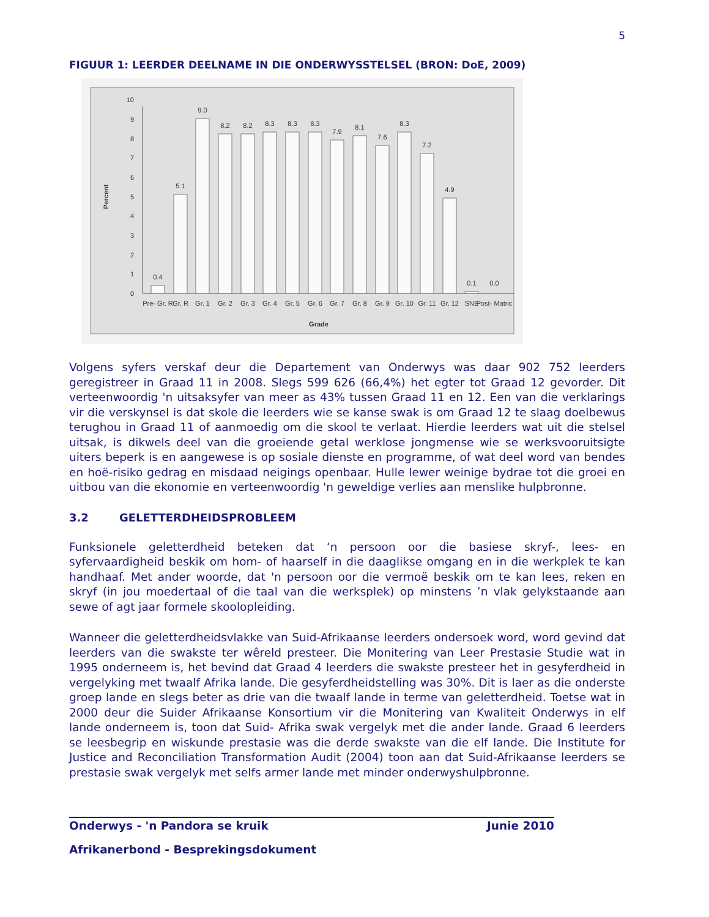5
FIGUUR 1: LEERDER DEELNAME IN DIE ONDERWYSSTELSEL (BRON: DoE, 2009)
Percent
0
1
2
3
4
5
6
7
8
9
10
0.4
5.1
9.0
8.2
8.2
8.3
8.3
8.3
7.9
8.1
7.6
8.3
7.2
4.9
0.1
0.0
Pre- Gr. R
Gr. R
Gr. 1
Gr. 2
Gr. 3
Gr. 4
Gr. 5
Gr. 6
Gr. 7
Gr. 8
Gr. 9
Gr. 10
Gr. 11
Gr. 12
SNE
Post- Matric
Grade
Volgens syfers verskaf deur die Departement van Onderwys was daar 902 752 leerders geregistreer in Graad 11 in 2008. Slegs 599 626 (66,4%) het egter tot Graad 12 gevorder. Dit verteenwoordig 'n uitsaksyfer van meer as 43% tussen Graad 11 en 12. Een van die verklarings vir die verskynsel is dat skole die leerders wie se kanse swak is om Graad 12 te slaag doelbewus terughou in Graad 11 of aanmoedig om die skool te verlaat. Hierdie leerders wat uit die stelsel uitsak, is dikwels deel van die groeiende getal werklose jongmense wie se werksvooruitsigte uiters beperk is en aangewese is op sosiale dienste en programme, of wat deel word van bendes en hoë-risiko gedrag en misdaad neigings openbaar. Hulle lewer weinige bydrae tot die groei en uitbou van die ekonomie en verteenwoordig 'n geweldige verlies aan menslike hulpbronne.
3.2 GELETTERDHEIDSPROBLEEM
Funksionele geletterdheid beteken dat ‘n persoon oor die basiese skryf-, lees- en syfervaardigheid beskik om hom- of haarself in die daaglikse omgang en in die werkplek te kan handhaaf. Met ander woorde, dat 'n persoon oor die vermoë beskik om te kan lees, reken en skryf (in jou moedertaal of die taal van die werksplek) op minstens ’n vlak gelykstaande aan sewe of agt jaar formele skoolopleiding.
Wanneer die geletterdheidsvlakke van Suid-Afrikaanse leerders ondersoek word, word gevind dat leerders van die swakste ter wêreld presteer. Die Monitering van Leer Prestasie Studie wat in 1995 onderneem is, het bevind dat Graad 4 leerders die swakste presteer het in gesyferdheid in vergelyking met twaalf Afrika lande. Die gesyferdheidstelling was 30%. Dit is laer as die onderste groep lande en slegs beter as drie van die twaalf lande in terme van geletterdheid. Toetse wat in 2000 deur die Suider Afrikaanse Konsortium vir die Monitering van Kwaliteit Onderwys in elf lande onderneem is, toon dat Suid- Afrika swak vergelyk met die ander lande. Graad 6 leerders se leesbegrip en wiskunde prestasie was die derde swakste van die elf lande. Die Institute for Justice and Reconciliation Transformation Audit (2004) toon aan dat Suid-Afrikaanse leerders se prestasie swak vergelyk met selfs armer lande met minder onderwyshulpbronne.
Onderwys - 'n Pandora se kruik Junie 2010
Afrikanerbond - Besprekingsdokument